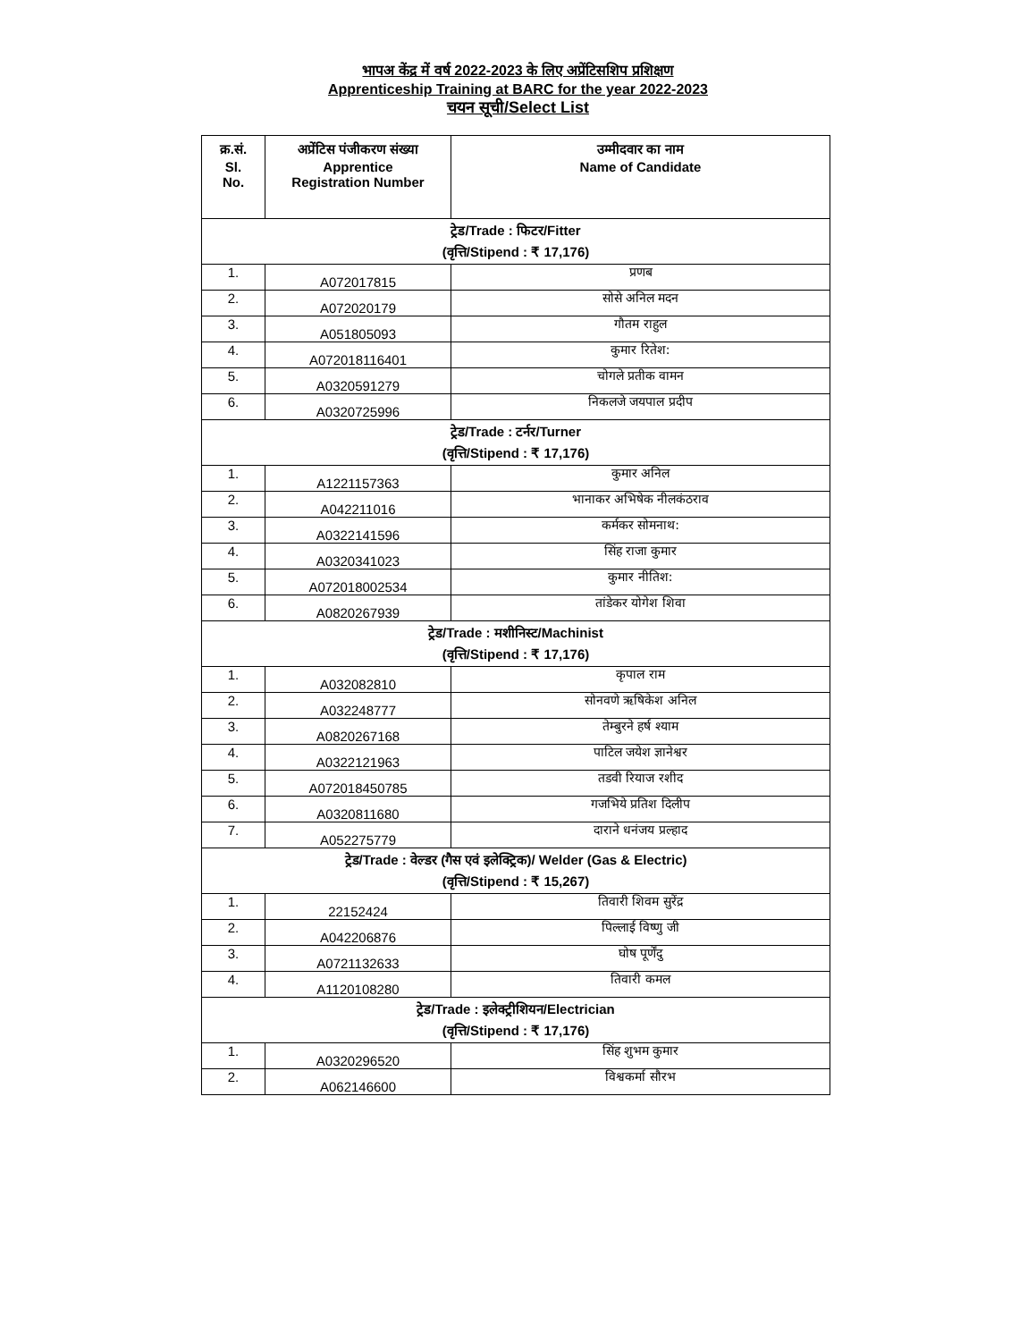भापअ केंद्र में वर्ष 2022-2023 के लिए अप्रेंटिसशिप प्रशिक्षण
Apprenticeship Training at BARC for the year 2022-2023
चयन सूची/Select List
| क्र.सं. Sl. No. | अप्रेंटिस पंजीकरण संख्या Apprentice Registration Number | उम्मीदवार का नाम Name of Candidate |
| --- | --- | --- |
| ट्रेड/Trade : फिटर/Fitter (वृत्ति/Stipend : ₹ 17,176) | | |
| 1. | A072017815 | प्रणब |
| 2. | A072020179 | सोसे अनिल मदन |
| 3. | A051805093 | गौतम राहुल |
| 4. | A072018116401 | कुमार रितेश: |
| 5. | A0320591279 | चोगले प्रतीक वामन |
| 6. | A0320725996 | निकलजे जयपाल प्रदीप |
| ट्रेड/Trade : टर्नर/Turner (वृत्ति/Stipend : ₹ 17,176) | | |
| 1. | A1221157363 | कुमार अनिल |
| 2. | A042211016 | भानाकर अभिषेक नीलकंठराव |
| 3. | A0322141596 | कर्मकर सोमनाथ: |
| 4. | A0320341023 | सिंह राजा कुमार |
| 5. | A072018002534 | कुमार नीतिश: |
| 6. | A0820267939 | तांडेकर योगेश शिवा |
| ट्रेड/Trade : मशीनिस्ट/Machinist (वृत्ति/Stipend : ₹ 17,176) | | |
| 1. | A032082810 | कृपाल राम |
| 2. | A032248777 | सोनवणे ऋषिकेश अनिल |
| 3. | A0820267168 | तेम्बुरने हर्ष श्याम |
| 4. | A0322121963 | पाटिल जयेश ज्ञानेश्वर |
| 5. | A072018450785 | तडवी रियाज रशीद |
| 6. | A0320811680 | गजभिये प्रतिश दिलीप |
| 7. | A052275779 | दाराने धनंजय प्रल्हाद |
| ट्रेड/Trade : वेल्डर (गैस एवं इलेक्ट्रिक)/ Welder (Gas & Electric) (वृत्ति/Stipend : ₹ 15,267) | | |
| 1. | 22152424 | तिवारी शिवम सुरेंद्र |
| 2. | A042206876 | पिल्लाई विष्णु जी |
| 3. | A0721132633 | घोष पूर्णेंदु |
| 4. | A1120108280 | तिवारी कमल |
| ट्रेड/Trade : इलेक्ट्रीशियन/Electrician (वृत्ति/Stipend : ₹ 17,176) | | |
| 1. | A0320296520 | सिंह शुभम कुमार |
| 2. | A062146600 | विश्वकर्मा सौरभ |